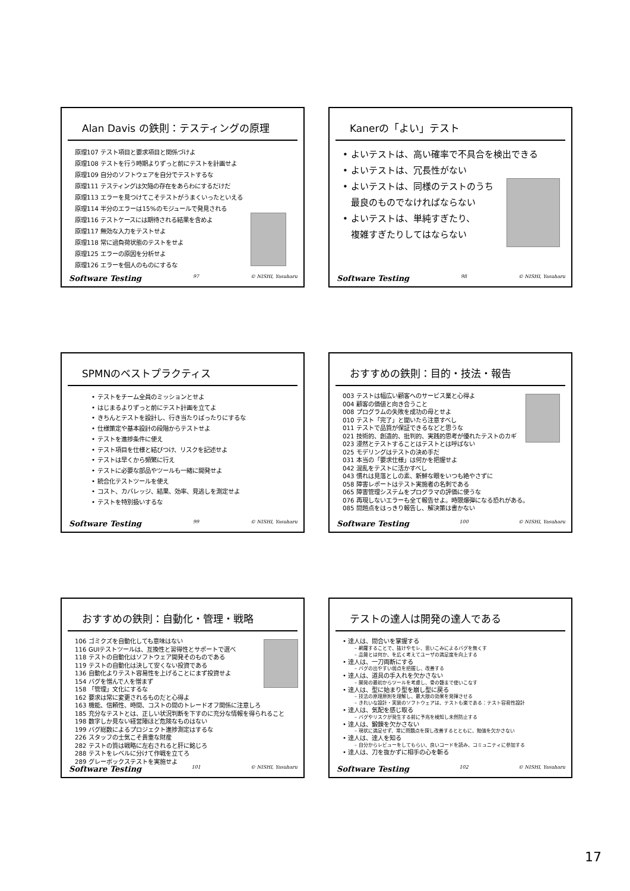Alan Davis の鉄則：テスティングの原理
原理107 テスト項目と要求項目と関係づけよ
原理108 テストを行う時期よりずっと前にテストを計画せよ
原理109 自分のソフトウェアを自分でテストするな
原理111 テスティングは欠陥の存在をあらわにするだけだ
原理113 エラーを見つけてこそテストがうまくいったといえる
原理114 半分のエラーは15%のモジュールで発見される
原理116 テストケースには期待される結果を含めよ
原理117 無効な入力をテストせよ
原理118 常に過負荷状態のテストをせよ
原理125 エラーの原因を分析せよ
原理126 エラーを個人のものにするな
Software Testing 97 © NISHI, Yasuharu
Kanerの「よい」テスト
• よいテストは、高い確率で不具合を検出できる
• よいテストは、冗長性がない
• よいテストは、同様のテストのうち
最良のものでなければならない
• よいテストは、単純すぎたり、
複雑すぎたりしてはならない
Software Testing 98 © NISHI, Yasuharu
SPMNのベストプラクティス
• テストをチーム全員のミッションとせよ
• はじまるよりずっと前にテスト計画を立てよ
• きちんとテストを設計し、行き当たりばったりにするな
• 仕様策定や基本設計の段階からテストせよ
• テストを進捗条件に使え
• テスト項目を仕様と結びつけ、リスクを記述せよ
• テストは早くから頻繁に行え
• テストに必要な部品やツールも一緒に開発せよ
• 統合化テストツールを使え
• コスト、カバレッジ、結果、効率、見逃しを測定せよ
• テストを特別扱いするな
Software Testing 99 © NISHI, Yasuharu
おすすめの鉄則：目的・技法・報告
003 テストは幅広い顧客へのサービス業と心得よ
004 顧客の価値と向き合うこと
008 プログラムの失敗を成功の母とせよ
010 テスト「完了」と聞いたら注意すべし
011 テストで品質が保証できるなどと思うな
021 技術的、創造的、批判的、実践的思考が優れたテストのカギ
023 漫然とテストすることはテストとは呼ばない
025 モデリングはテストの決め手だ
031 本当の「要求仕様」は何かを把握せよ
042 混乱をテストに活かすべし
043 慣れは見落としの素、新鮮な眼をいつも絶やさずに
058 障害レポートはテスト実施者の名刺である
065 障害管理システムをプログラマの評価に使うな
076 再現しないエラーも全て報告せよ。時限爆弾になる恐れがある。
085 問題点をはっきり報告し、解決策は書かない
Software Testing 100 © NISHI, Yasuharu
おすすめの鉄則：自動化・管理・戦略
106 ゴミクズを自動化しても意味はない
116 GUIテストツールは、互換性と習得性とサポートで選べ
118 テストの自動化はソフトウェア開発そのものである
119 テストの自動化は決して安くない投資である
136 自動化よりテスト容易性を上げることにまず投資せよ
154 バグを憎んで人を憎まず
158 「管理」文化にするな
162 要求は常に変更されるものだと心得よ
163 機能、信頼性、時間、コストの間のトレードオフ関係に注意しろ
185 充分なテストとは、正しい状況判断を下すのに充分な情報を得られること
198 数字しか見ない経営陣ほど危険なものはない
199 バグ総数によるプロジェクト進捗測定はするな
226 スタッフの士気こそ貴重な財産
282 テストの質は戦略に左右されると肝に銘じろ
288 テストをレベルに分けて作戦を立てろ
289 グレーボックステストを実施せよ
Software Testing 101 © NISHI, Yasuharu
テストの達人は開発の達人である
• 達人は、問合いを掌握する
– 網羅することで、抜けやモレ、思いこみによるバグを無くす
– 品質とは何か、を広く考えてユーザの満足度を向上する
• 達人は、一刀両断にする
– バグの出やすい弱点を把握し、改善する
• 達人は、道具の手入れを欠かさない
– 開発の最初からツールを考慮し、骨の髄まで使いこなす
• 達人は、型に始まり型を崩し型に戻る
– 技法の原理原則を理解し、最大限の効果を発揮させる
– きれいな設計・実装のソフトウェアは、テストも楽である：テスト容易性設計
• 達人は、気配を感じ取る
– バグやリスクが発生する前に予兆を検知し未然防止する
• 達人は、鍛錬を欠かさない
– 現状に満足せず、常に問題点を探し改善するとともに、勉強を欠かさない
• 達人は、達人を知る
– 自分からレビューをしてもらい、良いコードを読み、コミュニティに参加する
• 達人は、刀を抜かずに相手の心を斬る
Software Testing 102 © NISHI, Yasuharu
17